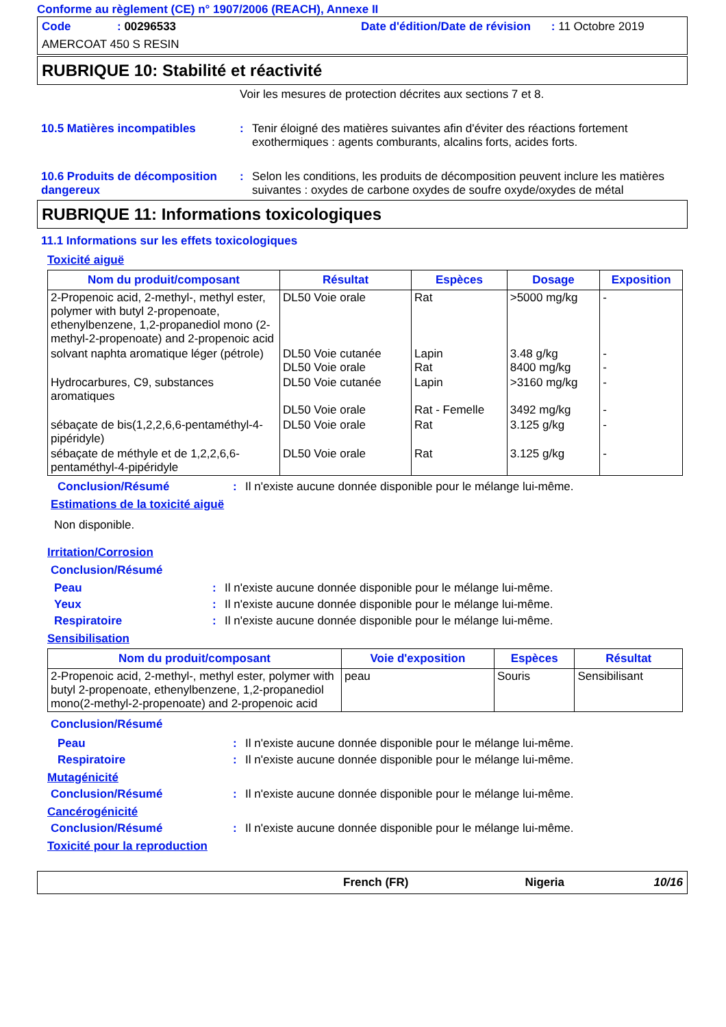Conforme au règlement (CE) n° 1907/2006 (REACH), Annexe II
Code: 00296533 Date d'édition/Date de révision: 11 Octobre 2019
AMERCOAT 450 S RESIN
RUBRIQUE 10: Stabilité et réactivité
Voir les mesures de protection décrites aux sections 7 et 8.
10.5 Matières incompatibles: Tenir éloigné des matières suivantes afin d'éviter des réactions fortement exothermiques : agents comburants, alcalins forts, acides forts.
10.6 Produits de décomposition dangereux: Selon les conditions, les produits de décomposition peuvent inclure les matières suivantes : oxydes de carbone oxydes de soufre oxyde/oxydes de métal
RUBRIQUE 11: Informations toxicologiques
11.1 Informations sur les effets toxicologiques
Toxicité aiguë
| Nom du produit/composant | Résultat | Espèces | Dosage | Exposition |
| --- | --- | --- | --- | --- |
| 2-Propenoic acid, 2-methyl-, methyl ester, polymer with butyl 2-propenoate, ethenylbenzene, 1,2-propanediol mono (2-methyl-2-propenoate) and 2-propenoic acid | DL50 Voie orale | Rat | >5000 mg/kg | - |
| solvant naphta aromatique léger (pétrole) | DL50 Voie cutanée DL50 Voie orale | Lapin Rat | 3.48 g/kg 8400 mg/kg | - - |
| Hydrocarbures, C9, substances aromatiques | DL50 Voie cutanée DL50 Voie orale | Lapin Rat - Femelle | >3160 mg/kg 3492 mg/kg | - - |
| sébaçate de bis(1,2,2,6,6-pentaméthyl-4-pipéridyle) | DL50 Voie orale | Rat | 3.125 g/kg | - |
| sébaçate de méthyle et de 1,2,2,6,6-pentaméthyl-4-pipéridyle | DL50 Voie orale | Rat | 3.125 g/kg | - |
Conclusion/Résumé: Il n'existe aucune donnée disponible pour le mélange lui-même.
Estimations de la toxicité aiguë
Non disponible.
Irritation/Corrosion
Conclusion/Résumé
Peau: Il n'existe aucune donnée disponible pour le mélange lui-même.
Yeux: Il n'existe aucune donnée disponible pour le mélange lui-même.
Respiratoire: Il n'existe aucune donnée disponible pour le mélange lui-même.
Sensibilisation
| Nom du produit/composant | Voie d'exposition | Espèces | Résultat |
| --- | --- | --- | --- |
| 2-Propenoic acid, 2-methyl-, methyl ester, polymer with butyl 2-propenoate, ethenylbenzene, 1,2-propanediol mono(2-methyl-2-propenoate) and 2-propenoic acid | peau | Souris | Sensibilisant |
Conclusion/Résumé
Peau: Il n'existe aucune donnée disponible pour le mélange lui-même.
Respiratoire: Il n'existe aucune donnée disponible pour le mélange lui-même.
Mutagénicité
Conclusion/Résumé: Il n'existe aucune donnée disponible pour le mélange lui-même.
Cancérogénicité
Conclusion/Résumé: Il n'existe aucune donnée disponible pour le mélange lui-même.
Toxicité pour la reproduction
French (FR) Nigeria 10/16